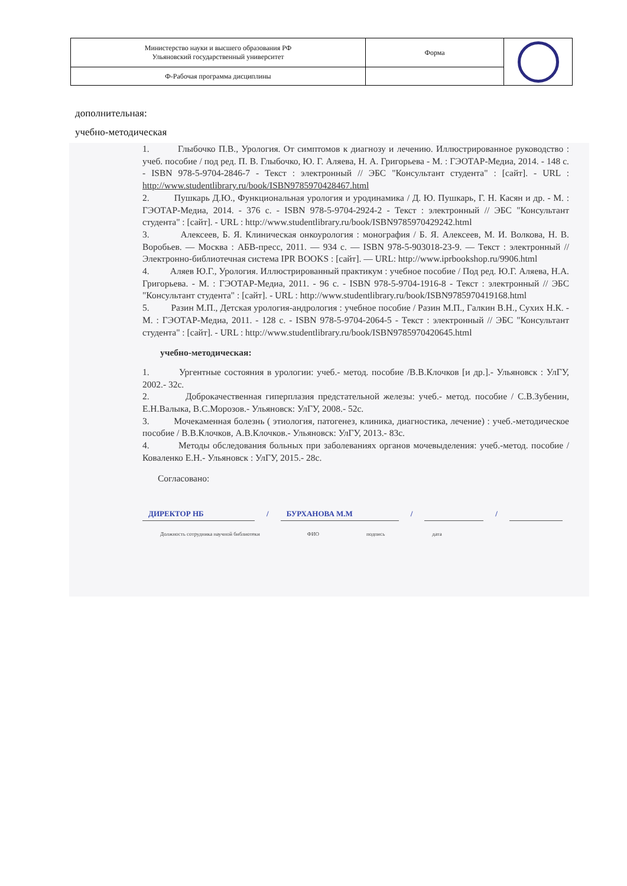| Министерство науки и высшего образования РФ Ульяновский государственный университет | Форма | |
| Ф-Рабочая программа дисциплины | | |
дополнительная:
учебно-методическая
1. Глыбочко П.В., Урология. От симптомов к диагнозу и лечению. Иллюстрированное руководство : учеб. пособие / под ред. П. В. Глыбочко, Ю. Г. Аляева, Н. А. Григорьева - М. : ГЭОТАР-Медиа, 2014. - 148 с. - ISBN 978-5-9704-2846-7 - Текст : электронный // ЭБС "Консультант студента" : [сайт]. - URL : http://www.studentlibrary.ru/book/ISBN9785970428467.html
2. Пушкарь Д.Ю., Функциональная урология и уродинамика / Д. Ю. Пушкарь, Г. Н. Касян и др. - М. : ГЭОТАР-Медиа, 2014. - 376 с. - ISBN 978-5-9704-2924-2 - Текст : электронный // ЭБС "Консультант студента" : [сайт]. - URL : http://www.studentlibrary.ru/book/ISBN9785970429242.html
3. Алексеев, Б. Я. Клиническая онкоурология : монография / Б. Я. Алексеев, М. И. Волкова, Н. В. Воробьев. — Москва : АБВ-пресс, 2011. — 934 c. — ISBN 978-5-903018-23-9. — Текст : электронный // Электронно-библиотечная система IPR BOOKS : [сайт]. — URL: http://www.iprbookshop.ru/9906.html
4. Аляев Ю.Г., Урология. Иллюстрированный практикум : учебное пособие / Под ред. Ю.Г. Аляева, Н.А. Григорьева. - М. : ГЭОТАР-Медиа, 2011. - 96 с. - ISBN 978-5-9704-1916-8 - Текст : электронный // ЭБС "Консультант студента" : [сайт]. - URL : http://www.studentlibrary.ru/book/ISBN9785970419168.html
5. Разин М.П., Детская урология-андрология : учебное пособие / Разин М.П., Галкин В.Н., Сухих Н.К. - М. : ГЭОТАР-Медиа, 2011. - 128 с. - ISBN 978-5-9704-2064-5 - Текст : электронный // ЭБС "Консультант студента" : [сайт]. - URL : http://www.studentlibrary.ru/book/ISBN9785970420645.html
учебно-методическая:
1. Ургентные состояния в урологии: учеб.- метод. пособие /В.В.Клочков [и др.].- Ульяновск : УлГУ, 2002.- 32с.
2. Доброкачественная гиперплазия предстательной железы: учеб.- метод. пособие / С.В.Зубенин, Е.Н.Валыка, В.С.Морозов.- Ульяновск: УлГУ, 2008.- 52с.
3. Мочекаменная болезнь ( этиология, патогенез, клиника, диагностика, лечение) : учеб.-методическое пособие / В.В.Клочков, А.В.Клочков.- Ульяновск: УлГУ, 2013.- 83с.
4. Методы обследования больных при заболеваниях органов мочевыделения: учеб.-метод. пособие / Коваленко Е.Н.- Ульяновск : УлГУ, 2015.- 28с.
Согласовано:
ДИРЕКТОР НБ / БУРХАНОВА М.М / /
Должность сотрудника научной библиотеки ФИО подпись дата